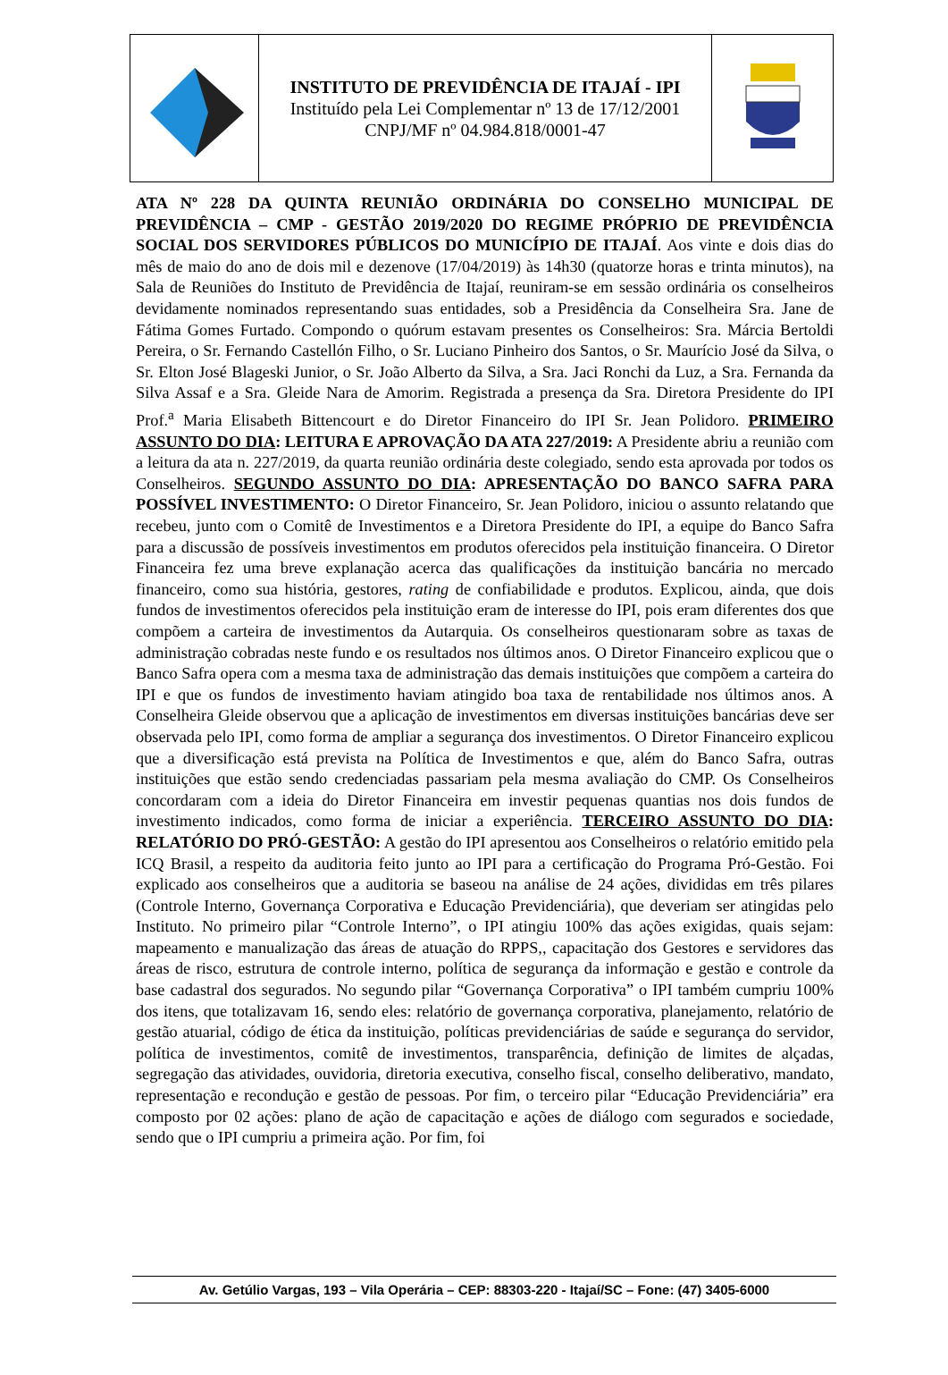INSTITUTO DE PREVIDÊNCIA DE ITAJAÍ - IPI
Instituído pela Lei Complementar nº 13 de 17/12/2001
CNPJ/MF nº 04.984.818/0001-47
ATA Nº 228 DA QUINTA REUNIÃO ORDINÁRIA DO CONSELHO MUNICIPAL DE PREVIDÊNCIA – CMP - GESTÃO 2019/2020 DO REGIME PRÓPRIO DE PREVIDÊNCIA SOCIAL DOS SERVIDORES PÚBLICOS DO MUNICÍPIO DE ITAJAÍ. Aos vinte e dois dias do mês de maio do ano de dois mil e dezenove (17/04/2019) às 14h30 (quatorze horas e trinta minutos), na Sala de Reuniões do Instituto de Previdência de Itajaí, reuniram-se em sessão ordinária os conselheiros devidamente nominados representando suas entidades, sob a Presidência da Conselheira Sra. Jane de Fátima Gomes Furtado. Compondo o quórum estavam presentes os Conselheiros: Sra. Márcia Bertoldi Pereira, o Sr. Fernando Castellón Filho, o Sr. Luciano Pinheiro dos Santos, o Sr. Maurício José da Silva, o Sr. Elton José Blageski Junior, o Sr. João Alberto da Silva, a Sra. Jaci Ronchi da Luz, a Sra. Fernanda da Silva Assaf e a Sra. Gleide Nara de Amorim. Registrada a presença da Sra. Diretora Presidente do IPI Prof.<sup>a</sup> Maria Elisabeth Bittencourt e do Diretor Financeiro do IPI Sr. Jean Polidoro. PRIMEIRO ASSUNTO DO DIA: LEITURA E APROVAÇÃO DA ATA 227/2019: A Presidente abriu a reunião com a leitura da ata n. 227/2019, da quarta reunião ordinária deste colegiado, sendo esta aprovada por todos os Conselheiros. SEGUNDO ASSUNTO DO DIA: APRESENTAÇÃO DO BANCO SAFRA PARA POSSÍVEL INVESTIMENTO: O Diretor Financeiro, Sr. Jean Polidoro, iniciou o assunto relatando que recebeu, junto com o Comitê de Investimentos e a Diretora Presidente do IPI, a equipe do Banco Safra para a discussão de possíveis investimentos em produtos oferecidos pela instituição financeira. O Diretor Financeira fez uma breve explanação acerca das qualificações da instituição bancária no mercado financeiro, como sua história, gestores, rating de confiabilidade e produtos. Explicou, ainda, que dois fundos de investimentos oferecidos pela instituição eram de interesse do IPI, pois eram diferentes dos que compõem a carteira de investimentos da Autarquia. Os conselheiros questionaram sobre as taxas de administração cobradas neste fundo e os resultados nos últimos anos. O Diretor Financeiro explicou que o Banco Safra opera com a mesma taxa de administração das demais instituições que compõem a carteira do IPI e que os fundos de investimento haviam atingido boa taxa de rentabilidade nos últimos anos. A Conselheira Gleide observou que a aplicação de investimentos em diversas instituições bancárias deve ser observada pelo IPI, como forma de ampliar a segurança dos investimentos. O Diretor Financeiro explicou que a diversificação está prevista na Política de Investimentos e que, além do Banco Safra, outras instituições que estão sendo credenciadas passariam pela mesma avaliação do CMP. Os Conselheiros concordaram com a ideia do Diretor Financeira em investir pequenas quantias nos dois fundos de investimento indicados, como forma de iniciar a experiência. TERCEIRO ASSUNTO DO DIA: RELATÓRIO DO PRÓ-GESTÃO: A gestão do IPI apresentou aos Conselheiros o relatório emitido pela ICQ Brasil, a respeito da auditoria feito junto ao IPI para a certificação do Programa Pró-Gestão. Foi explicado aos conselheiros que a auditoria se baseou na análise de 24 ações, divididas em três pilares (Controle Interno, Governança Corporativa e Educação Previdenciária), que deveriam ser atingidas pelo Instituto. No primeiro pilar “Controle Interno”, o IPI atingiu 100% das ações exigidas, quais sejam: mapeamento e manualização das áreas de atuação do RPPS,, capacitação dos Gestores e servidores das áreas de risco, estrutura de controle interno, política de segurança da informação e gestão e controle da base cadastral dos segurados. No segundo pilar “Governança Corporativa” o IPI também cumpriu 100% dos itens, que totalizavam 16, sendo eles: relatório de governança corporativa, planejamento, relatório de gestão atuarial, código de ética da instituição, políticas previdenciárias de saúde e segurança do servidor, política de investimentos, comitê de investimentos, transparência, definição de limites de alçadas, segregação das atividades, ouvidoria, diretoria executiva, conselho fiscal, conselho deliberativo, mandato, representação e recondução e gestão de pessoas. Por fim, o terceiro pilar “Educação Previdenciária” era composto por 02 ações: plano de ação de capacitação e ações de diálogo com segurados e sociedade, sendo que o IPI cumpriu a primeira ação. Por fim, foi
Av. Getúlio Vargas, 193 – Vila Operária – CEP: 88303-220 - Itajaí/SC – Fone: (47) 3405-6000